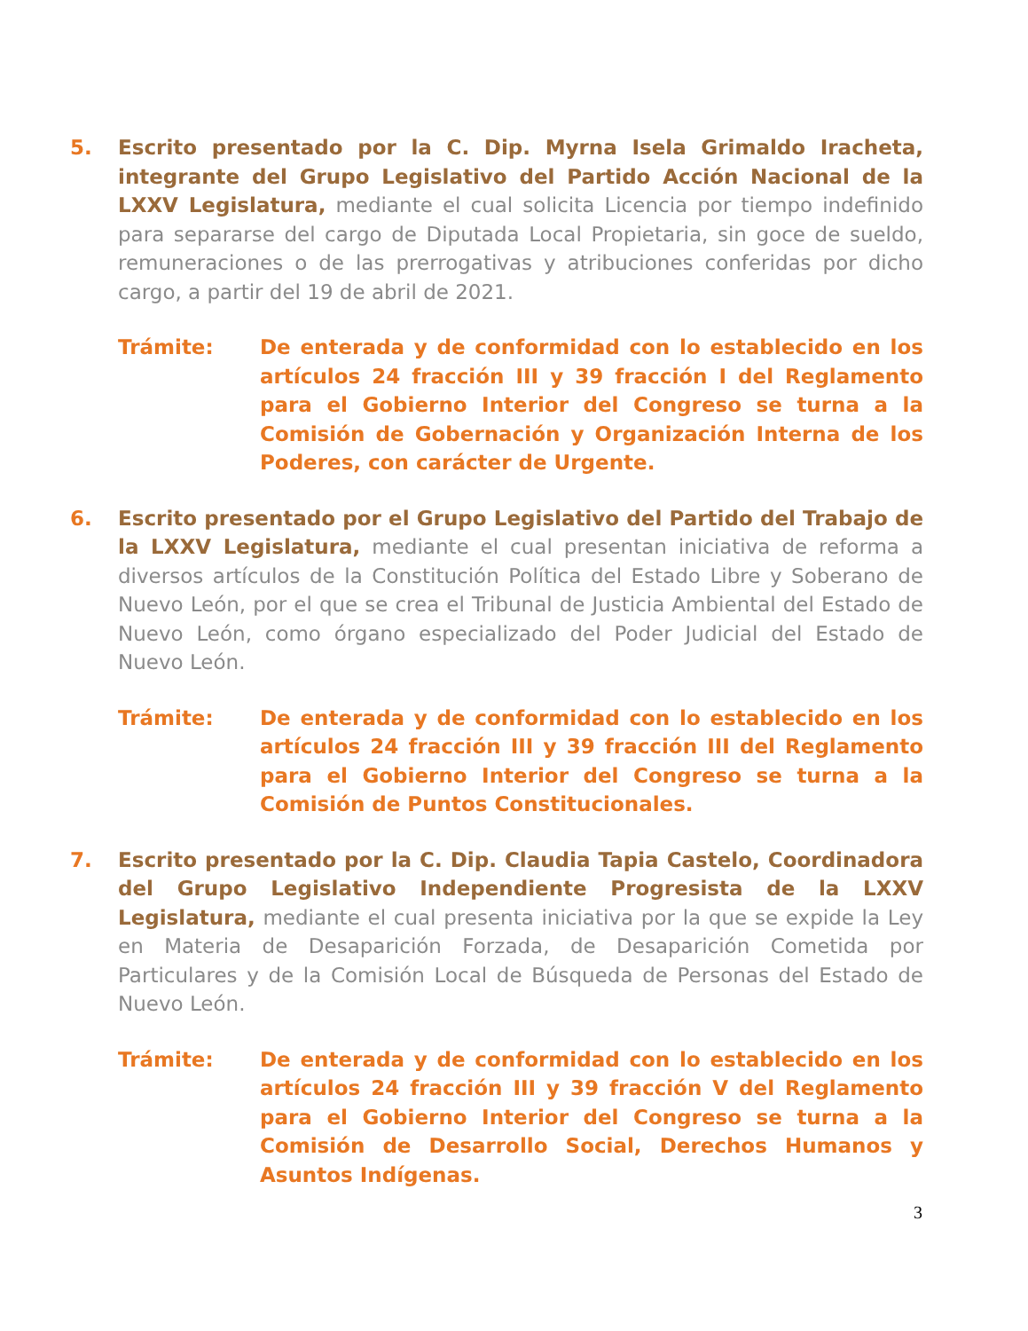5. Escrito presentado por la C. Dip. Myrna Isela Grimaldo Iracheta, integrante del Grupo Legislativo del Partido Acción Nacional de la LXXV Legislatura, mediante el cual solicita Licencia por tiempo indefinido para separarse del cargo de Diputada Local Propietaria, sin goce de sueldo, remuneraciones o de las prerrogativas y atribuciones conferidas por dicho cargo, a partir del 19 de abril de 2021.
Trámite: De enterada y de conformidad con lo establecido en los artículos 24 fracción III y 39 fracción I del Reglamento para el Gobierno Interior del Congreso se turna a la Comisión de Gobernación y Organización Interna de los Poderes, con carácter de Urgente.
6. Escrito presentado por el Grupo Legislativo del Partido del Trabajo de la LXXV Legislatura, mediante el cual presentan iniciativa de reforma a diversos artículos de la Constitución Política del Estado Libre y Soberano de Nuevo León, por el que se crea el Tribunal de Justicia Ambiental del Estado de Nuevo León, como órgano especializado del Poder Judicial del Estado de Nuevo León.
Trámite: De enterada y de conformidad con lo establecido en los artículos 24 fracción III y 39 fracción III del Reglamento para el Gobierno Interior del Congreso se turna a la Comisión de Puntos Constitucionales.
7. Escrito presentado por la C. Dip. Claudia Tapia Castelo, Coordinadora del Grupo Legislativo Independiente Progresista de la LXXV Legislatura, mediante el cual presenta iniciativa por la que se expide la Ley en Materia de Desaparición Forzada, de Desaparición Cometida por Particulares y de la Comisión Local de Búsqueda de Personas del Estado de Nuevo León.
Trámite: De enterada y de conformidad con lo establecido en los artículos 24 fracción III y 39 fracción V del Reglamento para el Gobierno Interior del Congreso se turna a la Comisión de Desarrollo Social, Derechos Humanos y Asuntos Indígenas.
3